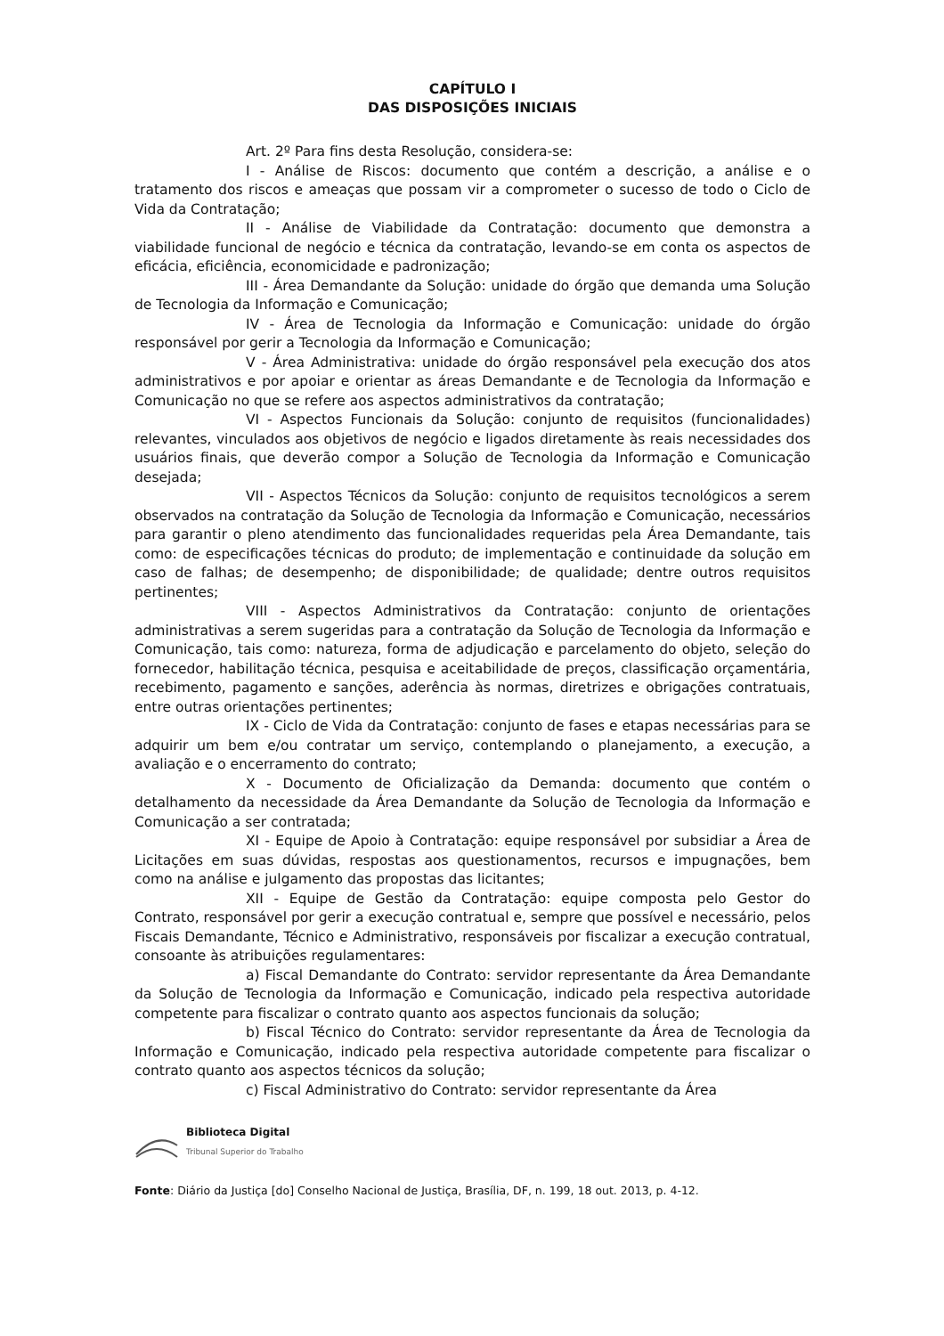CAPÍTULO I
DAS DISPOSIÇÕES INICIAIS
Art. 2º Para fins desta Resolução, considera-se:
I - Análise de Riscos: documento que contém a descrição, a análise e o tratamento dos riscos e ameaças que possam vir a comprometer o sucesso de todo o Ciclo de Vida da Contratação;
II - Análise de Viabilidade da Contratação: documento que demonstra a viabilidade funcional de negócio e técnica da contratação, levando-se em conta os aspectos de eficácia, eficiência, economicidade e padronização;
III - Área Demandante da Solução: unidade do órgão que demanda uma Solução de Tecnologia da Informação e Comunicação;
IV - Área de Tecnologia da Informação e Comunicação: unidade do órgão responsável por gerir a Tecnologia da Informação e Comunicação;
V - Área Administrativa: unidade do órgão responsável pela execução dos atos administrativos e por apoiar e orientar as áreas Demandante e de Tecnologia da Informação e Comunicação no que se refere aos aspectos administrativos da contratação;
VI - Aspectos Funcionais da Solução: conjunto de requisitos (funcionalidades) relevantes, vinculados aos objetivos de negócio e ligados diretamente às reais necessidades dos usuários finais, que deverão compor a Solução de Tecnologia da Informação e Comunicação desejada;
VII - Aspectos Técnicos da Solução: conjunto de requisitos tecnológicos a serem observados na contratação da Solução de Tecnologia da Informação e Comunicação, necessários para garantir o pleno atendimento das funcionalidades requeridas pela Área Demandante, tais como: de especificações técnicas do produto; de implementação e continuidade da solução em caso de falhas; de desempenho; de disponibilidade; de qualidade; dentre outros requisitos pertinentes;
VIII - Aspectos Administrativos da Contratação: conjunto de orientações administrativas a serem sugeridas para a contratação da Solução de Tecnologia da Informação e Comunicação, tais como: natureza, forma de adjudicação e parcelamento do objeto, seleção do fornecedor, habilitação técnica, pesquisa e aceitabilidade de preços, classificação orçamentária, recebimento, pagamento e sanções, aderência às normas, diretrizes e obrigações contratuais, entre outras orientações pertinentes;
IX - Ciclo de Vida da Contratação: conjunto de fases e etapas necessárias para se adquirir um bem e/ou contratar um serviço, contemplando o planejamento, a execução, a avaliação e o encerramento do contrato;
X - Documento de Oficialização da Demanda: documento que contém o detalhamento da necessidade da Área Demandante da Solução de Tecnologia da Informação e Comunicação a ser contratada;
XI - Equipe de Apoio à Contratação: equipe responsável por subsidiar a Área de Licitações em suas dúvidas, respostas aos questionamentos, recursos e impugnações, bem como na análise e julgamento das propostas das licitantes;
XII - Equipe de Gestão da Contratação: equipe composta pelo Gestor do Contrato, responsável por gerir a execução contratual e, sempre que possível e necessário, pelos Fiscais Demandante, Técnico e Administrativo, responsáveis por fiscalizar a execução contratual, consoante às atribuições regulamentares:
a) Fiscal Demandante do Contrato: servidor representante da Área Demandante da Solução de Tecnologia da Informação e Comunicação, indicado pela respectiva autoridade competente para fiscalizar o contrato quanto aos aspectos funcionais da solução;
b) Fiscal Técnico do Contrato: servidor representante da Área de Tecnologia da Informação e Comunicação, indicado pela respectiva autoridade competente para fiscalizar o contrato quanto aos aspectos técnicos da solução;
c) Fiscal Administrativo do Contrato: servidor representante da Área
Biblioteca Digital
Tribunal Superior do Trabalho
Fonte: Diário da Justiça [do] Conselho Nacional de Justiça, Brasília, DF, n. 199, 18 out. 2013, p. 4-12.